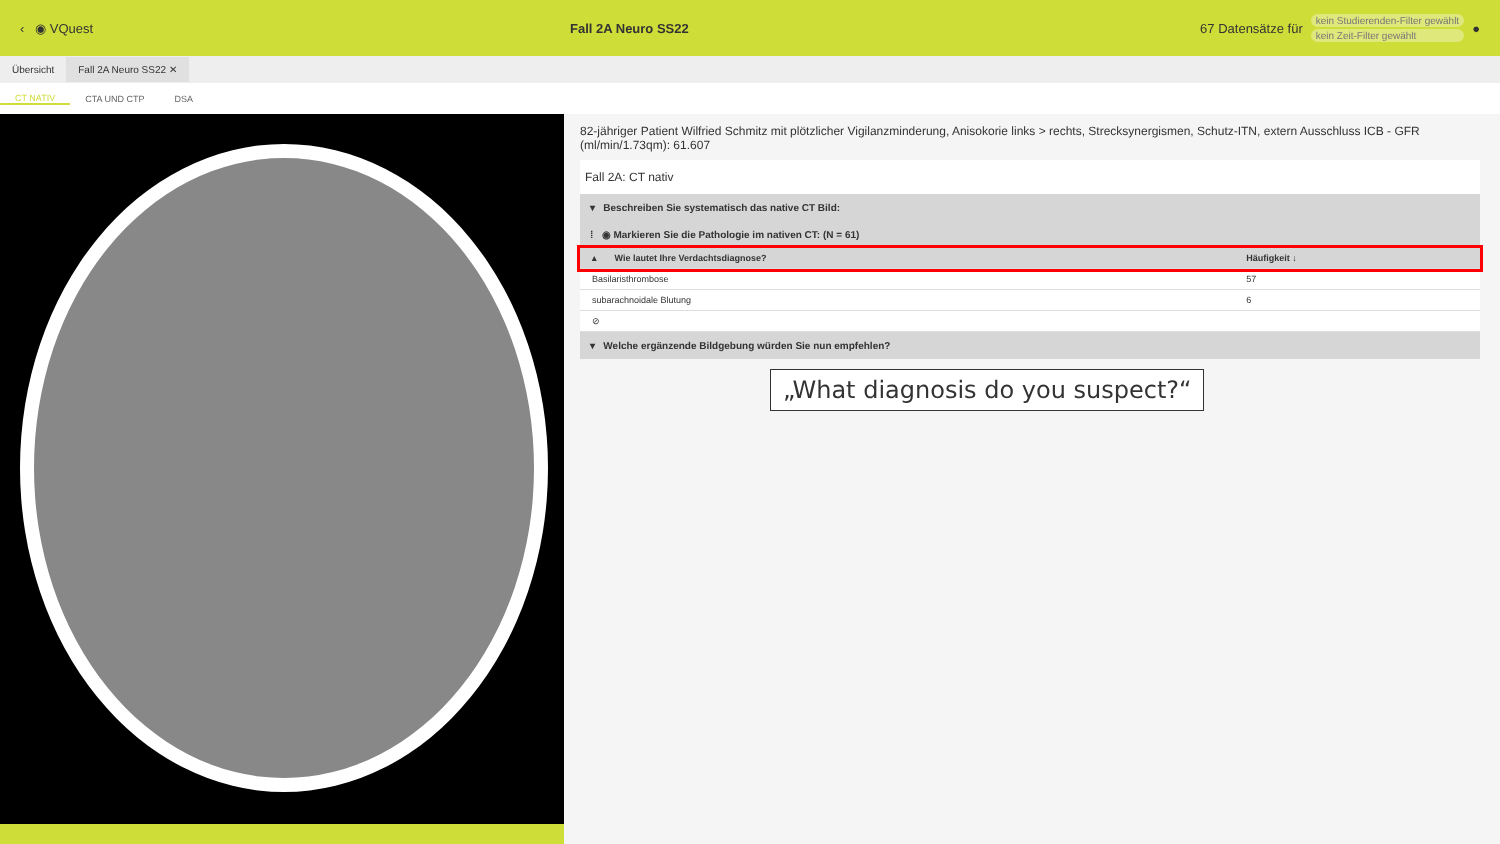‹ ◉ VQuest Fall 2A Neuro SS22
67 Datensätze für
kein Studierenden-Filter gewählt
kein Zeit-Filter gewählt
●
Übersicht Fall 2A Neuro SS22 ✕
CT NATIV CTA UND CTP DSA
82-jähriger Patient Wilfried Schmitz mit plötzlicher Vigilanzminderung, Anisokorie links > rechts, Strecksynergismen, Schutz-ITN, extern Ausschluss ICB - GFR (ml/min/1.73qm): 61.607
Fall 2A: CT nativ
▾ Beschreiben Sie systematisch das native CT Bild:
⁞ ◉ Markieren Sie die Pathologie im nativen CT: (N = 61)
| ▴ Wie lautet Ihre Verdachtsdiagnose? | Häufigkeit ↓ |
| --- | --- |
| Basilaristhrombose | 57 |
| subarachnoidale Blutung | 6 |
| ⊘ | |
▾ Welche ergänzende Bildgebung würden Sie nun empfehlen?
„What diagnosis do you suspect?“